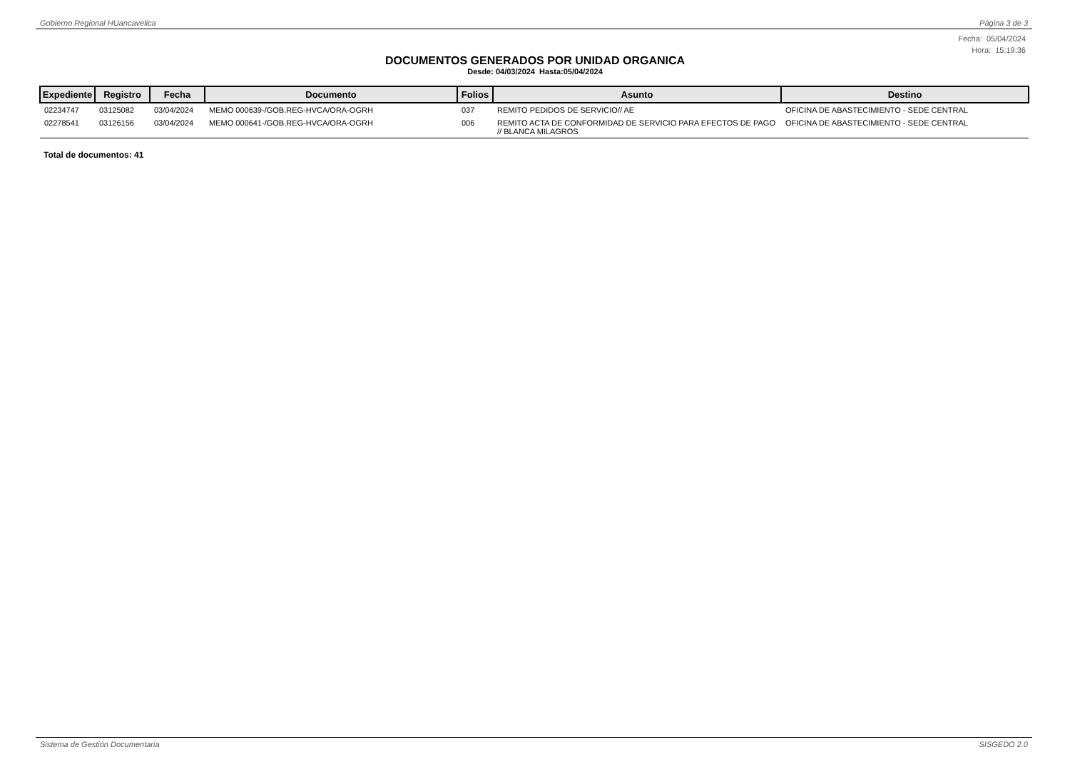Gobierno Regional HUancavelica Página 3 de 3
Fecha: 05/04/2024
Hora: 15:19:36
DOCUMENTOS GENERADOS POR UNIDAD ORGANICA
Desde: 04/03/2024 Hasta:05/04/2024
| Expediente | Registro | Fecha | Documento | Folios | Asunto | Destino |
| --- | --- | --- | --- | --- | --- | --- |
| 02234747 | 03125082 | 03/04/2024 | MEMO 000639-/GOB.REG-HVCA/ORA-OGRH | 037 | REMITO PEDIDOS DE SERVICIO// AE | OFICINA DE ABASTECIMIENTO - SEDE CENTRAL |
| 02278541 | 03126156 | 03/04/2024 | MEMO 000641-/GOB.REG-HVCA/ORA-OGRH | 006 | REMITO ACTA DE CONFORMIDAD DE SERVICIO PARA EFECTOS DE PAGO // BLANCA MILAGROS | OFICINA DE ABASTECIMIENTO - SEDE CENTRAL |
Total de documentos: 41
Sistema de Gestión Documentaria SISGEDO 2.0